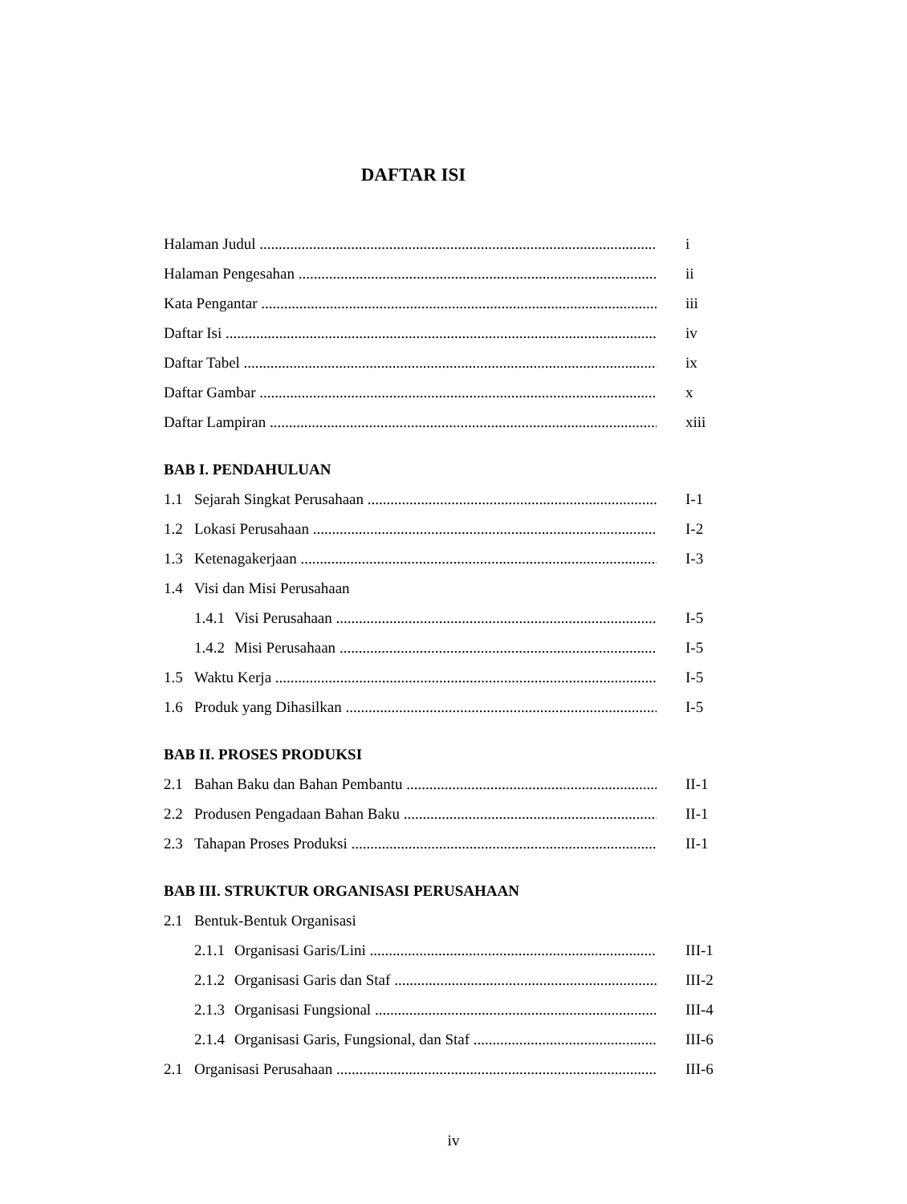DAFTAR ISI
Halaman Judul i
Halaman Pengesahan ii
Kata Pengantar iii
Daftar Isi iv
Daftar Tabel ix
Daftar Gambar x
Daftar Lampiran xiii
BAB I. PENDAHULUAN
1.1 Sejarah Singkat Perusahaan I-1
1.2 Lokasi Perusahaan I-2
1.3 Ketenagakerjaan I-3
1.4 Visi dan Misi Perusahaan
1.4.1 Visi Perusahaan I-5
1.4.2 Misi Perusahaan I-5
1.5 Waktu Kerja I-5
1.6 Produk yang Dihasilkan I-5
BAB II. PROSES PRODUKSI
2.1 Bahan Baku dan Bahan Pembantu II-1
2.2 Produsen Pengadaan Bahan Baku II-1
2.3 Tahapan Proses Produksi II-1
BAB III. STRUKTUR ORGANISASI PERUSAHAAN
2.1 Bentuk-Bentuk Organisasi
2.1.1 Organisasi Garis/Lini III-1
2.1.2 Organisasi Garis dan Staf III-2
2.1.3 Organisasi Fungsional III-4
2.1.4 Organisasi Garis, Fungsional, dan Staf III-6
2.1 Organisasi Perusahaan III-6
iv